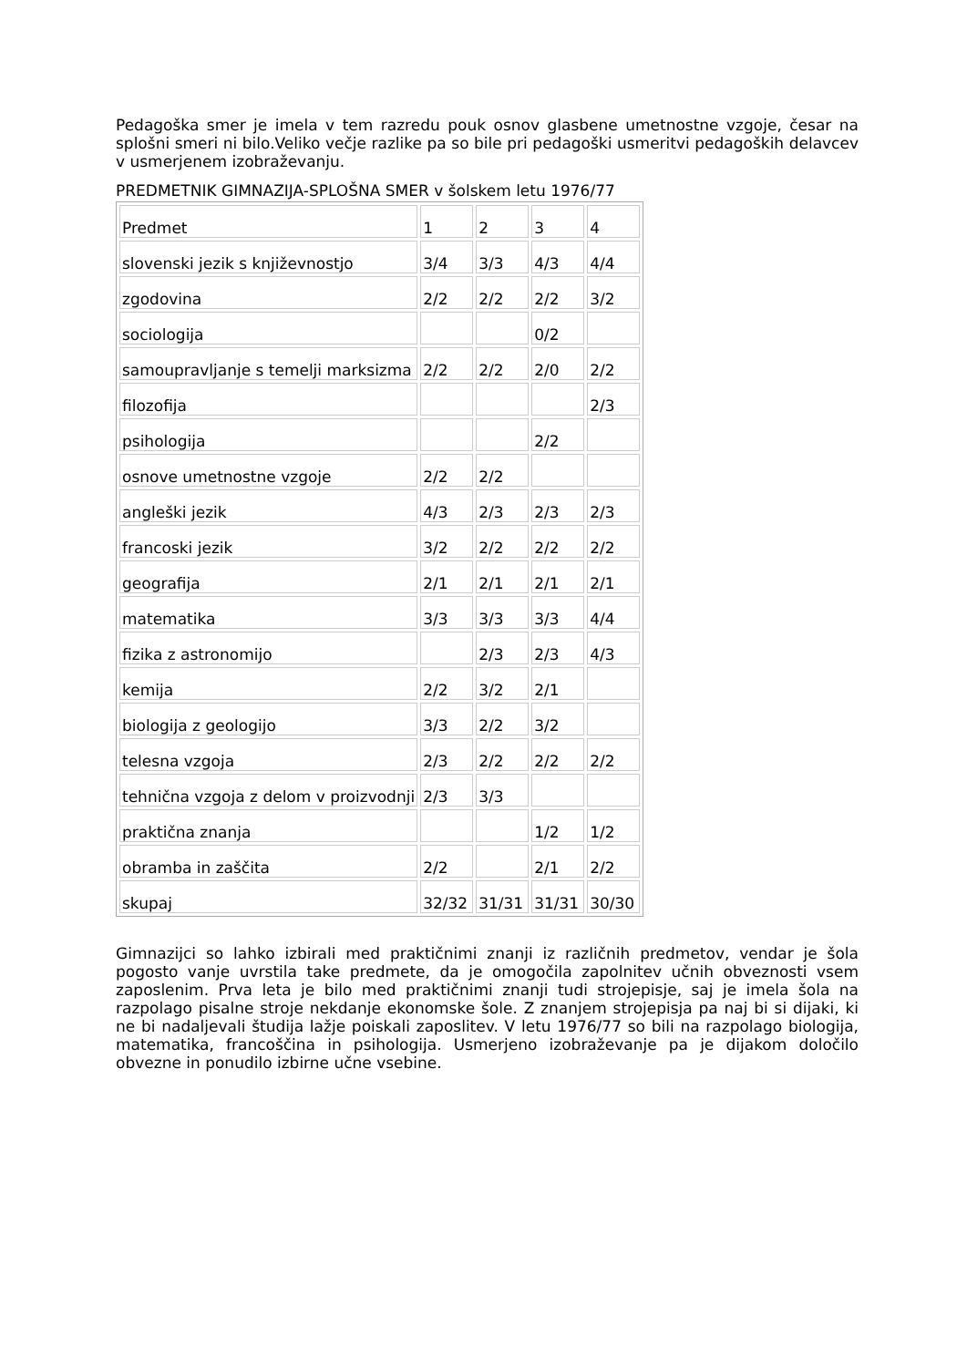Pedagoška smer je imela v tem razredu pouk osnov glasbene umetnostne vzgoje, česar na splošni smeri ni bilo.Veliko večje razlike pa so bile pri pedagoški usmeritvi pedagoških delavcev v usmerjenem izobraževanju.
PREDMETNIK GIMNAZIJA-SPLOŠNA SMER v šolskem letu 1976/77
| Predmet | 1 | 2 | 3 | 4 |
| slovenski jezik s književnostjo | 3/4 | 3/3 | 4/3 | 4/4 |
| zgodovina | 2/2 | 2/2 | 2/2 | 3/2 |
| sociologija | | | 0/2 | |
| samoupravljanje s temelji marksizma | 2/2 | 2/2 | 2/0 | 2/2 |
| filozofija | | | | 2/3 |
| psihologija | | | 2/2 | |
| osnove umetnostne vzgoje | 2/2 | 2/2 | | |
| angleški jezik | 4/3 | 2/3 | 2/3 | 2/3 |
| francoski jezik | 3/2 | 2/2 | 2/2 | 2/2 |
| geografija | 2/1 | 2/1 | 2/1 | 2/1 |
| matematika | 3/3 | 3/3 | 3/3 | 4/4 |
| fizika z astronomijo | | 2/3 | 2/3 | 4/3 |
| kemija | 2/2 | 3/2 | 2/1 | |
| biologija z geologijo | 3/3 | 2/2 | 3/2 | |
| telesna vzgoja | 2/3 | 2/2 | 2/2 | 2/2 |
| tehnična vzgoja z delom v proizvodnji | 2/3 | 3/3 | | |
| praktična znanja | | | 1/2 | 1/2 |
| obramba in zaščita | 2/2 | | 2/1 | 2/2 |
| skupaj | 32/32 | 31/31 | 31/31 | 30/30 |
Gimnazijci so lahko izbirali med praktičnimi znanji iz različnih predmetov, vendar je šola pogosto vanje uvrstila take predmete, da je omogočila zapolnitev učnih obveznosti vsem zaposlenim. Prva leta je bilo med praktičnimi znanji tudi strojepisje, saj je imela šola na razpolago pisalne stroje nekdanje ekonomske šole. Z znanjem strojepisja pa naj bi si dijaki, ki ne bi nadaljevali študija lažje poiskali zaposlitev. V letu 1976/77 so bili na razpolago biologija, matematika, francoščina in psihologija. Usmerjeno izobraževanje pa je dijakom določilo obvezne in ponudilo izbirne učne vsebine.